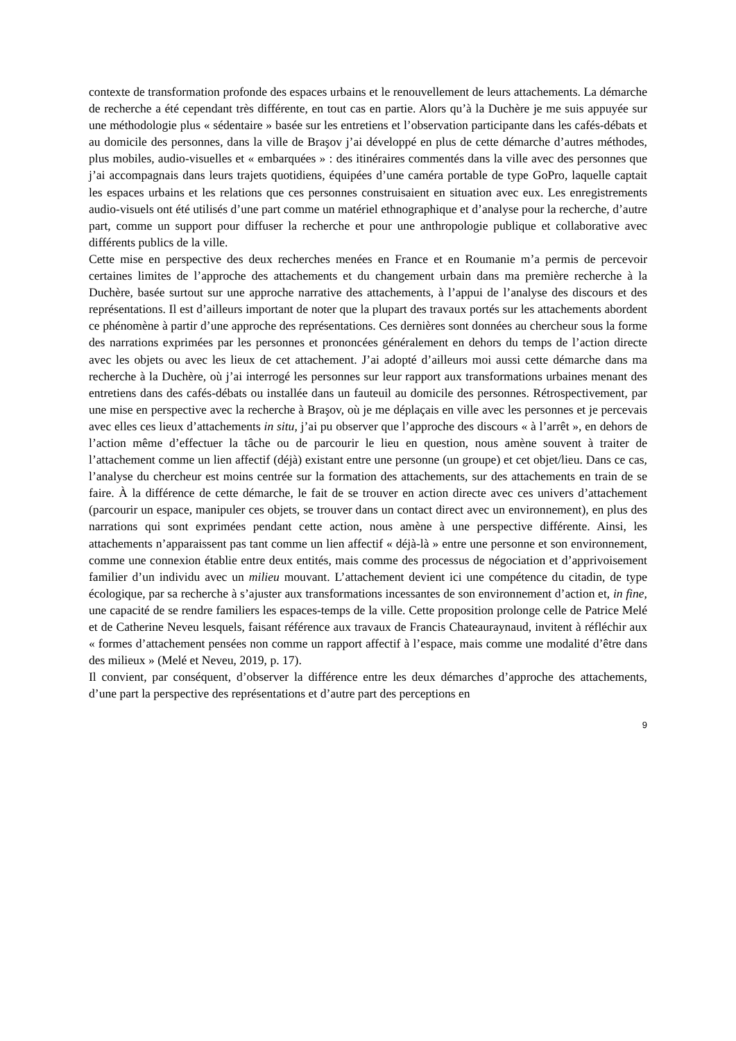contexte de transformation profonde des espaces urbains et le renouvellement de leurs attachements. La démarche de recherche a été cependant très différente, en tout cas en partie. Alors qu’à la Duchère je me suis appuyée sur une méthodologie plus « sédentaire » basée sur les entretiens et l’observation participante dans les cafés-débats et au domicile des personnes, dans la ville de Braşov j’ai développé en plus de cette démarche d’autres méthodes, plus mobiles, audio-visuelles et « embarquées » : des itinéraires commentés dans la ville avec des personnes que j’ai accompagnais dans leurs trajets quotidiens, équipées d’une caméra portable de type GoPro, laquelle captait les espaces urbains et les relations que ces personnes construisaient en situation avec eux. Les enregistrements audio-visuels ont été utilisés d’une part comme un matériel ethnographique et d’analyse pour la recherche, d’autre part, comme un support pour diffuser la recherche et pour une anthropologie publique et collaborative avec différents publics de la ville.
Cette mise en perspective des deux recherches menées en France et en Roumanie m’a permis de percevoir certaines limites de l’approche des attachements et du changement urbain dans ma première recherche à la Duchère, basée surtout sur une approche narrative des attachements, à l’appui de l’analyse des discours et des représentations. Il est d’ailleurs important de noter que la plupart des travaux portés sur les attachements abordent ce phénomène à partir d’une approche des représentations. Ces dernières sont données au chercheur sous la forme des narrations exprimées par les personnes et prononcées généralement en dehors du temps de l’action directe avec les objets ou avec les lieux de cet attachement. J’ai adopté d’ailleurs moi aussi cette démarche dans ma recherche à la Duchère, où j’ai interrogé les personnes sur leur rapport aux transformations urbaines menant des entretiens dans des cafés-débats ou installée dans un fauteuil au domicile des personnes. Rétrospectivement, par une mise en perspective avec la recherche à Braşov, où je me déplaçais en ville avec les personnes et je percevais avec elles ces lieux d’attachements in situ, j’ai pu observer que l’approche des discours « à l’arrêt », en dehors de l’action même d’effectuer la tâche ou de parcourir le lieu en question, nous amène souvent à traiter de l’attachement comme un lien affectif (déjà) existant entre une personne (un groupe) et cet objet/lieu. Dans ce cas, l’analyse du chercheur est moins centrée sur la formation des attachements, sur des attachements en train de se faire. À la différence de cette démarche, le fait de se trouver en action directe avec ces univers d’attachement (parcourir un espace, manipuler ces objets, se trouver dans un contact direct avec un environnement), en plus des narrations qui sont exprimées pendant cette action, nous amène à une perspective différente. Ainsi, les attachements n’apparaissent pas tant comme un lien affectif « déjà-là » entre une personne et son environnement, comme une connexion établie entre deux entités, mais comme des processus de négociation et d’apprivoisement familier d’un individu avec un milieu mouvant. L’attachement devient ici une compétence du citadin, de type écologique, par sa recherche à s’ajuster aux transformations incessantes de son environnement d’action et, in fine, une capacité de se rendre familiers les espaces-temps de la ville. Cette proposition prolonge celle de Patrice Melé et de Catherine Neveu lesquels, faisant référence aux travaux de Francis Chateauraynaud, invitent à réfléchir aux « formes d’attachement pensées non comme un rapport affectif à l’espace, mais comme une modalité d’être dans des milieux » (Melé et Neveu, 2019, p. 17).
Il convient, par conséquent, d’observer la différence entre les deux démarches d’approche des attachements, d’une part la perspective des représentations et d’autre part des perceptions en
9